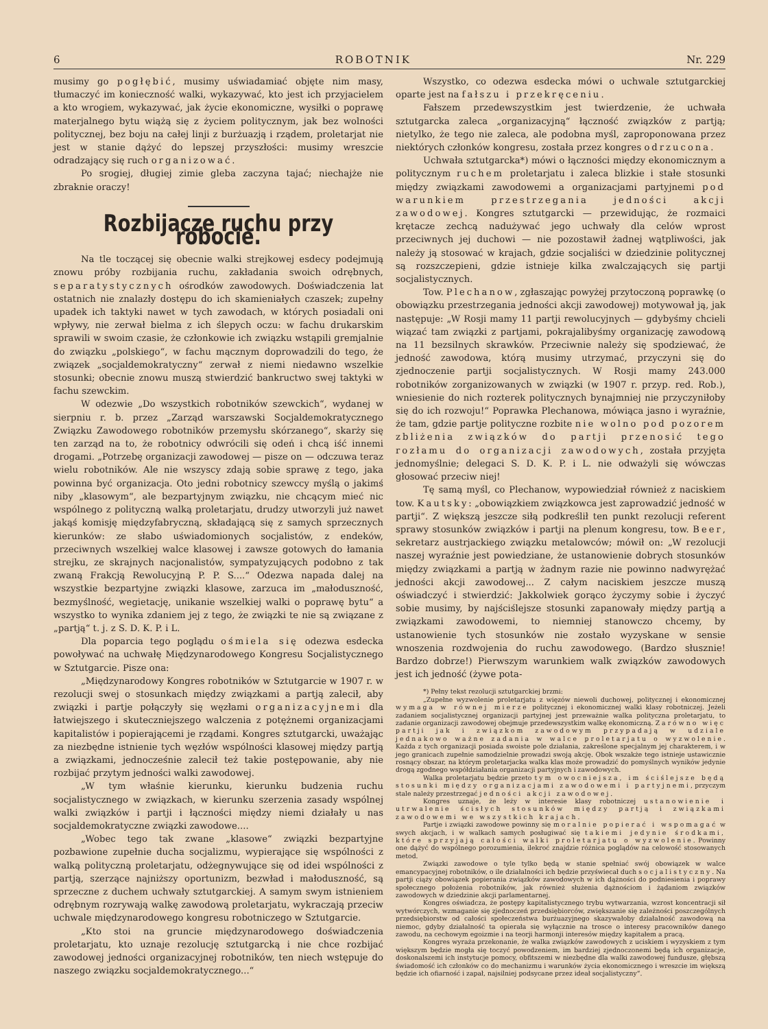6 ROBOTNIK Nr. 229
musimy go pogłębić, musimy uświadamiać objęte nim masy, tłumaczyć im konieczność walki, wykazywać, kto jest ich przyjacielem a kto wrogiem, wykazywać, jak życie ekonomiczne, wysiłki o poprawę materjalnego bytu wiążą się z życiem politycznym, jak bez wolności politycznej, bez boju na całej linji z burżuazją i rządem, proletarjat nie jest w stanie dążyć do lepszej przyszłości: musimy wreszcie odradzający się ruch organizować.
Po srogiej, długiej zimie gleba zaczyna tajać; niechajże nie zbraknie oraczy!
Rozbijacze ruchu przy robocie.
Na tle toczącej się obecnie walki strejkowej esdecy podejmują znowu próby rozbijania ruchu, zakładania swoich odrębnych, separatystycznych ośrodków zawodowych. Doświadczenia lat ostatnich nie znalazły dostępu do ich skamieniałych czaszek; zupełny upadek ich taktyki nawet w tych zawodach, w których posiadali oni wpływy, nie zerwał bielma z ich ślepych oczu: w fachu drukarskim sprawili w swoim czasie, że członkowie ich związku wstąpili gremjalnie do związku „polskiego“, w fachu mącznym doprowadzili do tego, że związek „socjaldemokratyczny“ zerwał z niemi niedawno wszelkie stosunki; obecnie znowu muszą stwierdzić bankructwo swej taktyki w fachu szewckim.
W odezwie „Do wszystkich robotników szewckich“, wydanej w sierpniu r. b. przez „Zarząd warszawski Socjaldemokratycznego Związku Zawodowego robotników przemysłu skórzanego“, skarży się ten zarząd na to, że robotnicy odwrócili się odeń i chcą iść innemi drogami. „Potrzebę organizacji zawodowej — pisze on — odczuwa teraz wielu robotników. Ale nie wszyscy zdają sobie sprawę z tego, jaka powinna być organizacja. Oto jedni robotnicy szewccy myślą o jakimś niby „klasowym“, ale bezpartyjnym związku, nie chcącym mieć nic wspólnego z polityczną walką proletarjatu, drudzy utworzyli już nawet jakąś komisję międzyfabryczną, składającą się z samych sprzecznych kierunków: ze słabo uświadomionych socjalistów, z endeków, przeciwnych wszelkiej walce klasowej i zawsze gotowych do łamania strejku, ze skrajnych nacjonalistów, sympatyzujących podobno z tak zwaną Frakcją Rewolucyjną P. P. S....“ Odezwa napada dalej na wszystkie bezpartyjne związki klasowe, zarzuca im „małoduszność, bezmyślność, wegietację, unikanie wszelkiej walki o poprawę bytu“ a wszystko to wynika zdaniem jej z tego, że związki te nie są związane z „partją“ t. j. z S. D. K. P. i L.
Dla poparcia tego poglądu ośmiela się odezwa esdecka powoływać na uchwałę Międzynarodowego Kongresu Socjalistycznego w Sztutgarcie. Pisze ona:
„Międzynarodowy Kongres robotników w Sztutgarcie w 1907 r. w rezolucji swej o stosunkach między związkami a partją zalecił, aby związki i partje połączyły się węzłami organizacyjnemi dla łatwiejszego i skuteczniejszego walczenia z potężnemi organizacjami kapitalistów i popierającemi je rządami. Kongres sztutgarcki, uważając za niezbędne istnienie tych węzłów wspólności klasowej między partją a związkami, jednocześnie zalecił też takie postępowanie, aby nie rozbijać przytym jedności walki zawodowej.
„W tym właśnie kierunku, kierunku budzenia ruchu socjalistycznego w związkach, w kierunku szerzenia zasady wspólnej walki związków i partji i łączności między niemi działały u nas socjaldemokratyczne związki zawodowe....
„Wobec tego tak zwane „klasowe“ związki bezpartyjne pozbawione zupełnie ducha socjalizmu, wypierające się wspólności z walką polityczną proletarjatu, odżegnywujące się od idei wspólności z partją, szerzące najniższy oportunizm, bezwład i małoduszność, są sprzeczne z duchem uchwały sztutgarckiej. A samym swym istnieniem odrębnym rozrywają walkę zawodową proletarjatu, wykraczają przeciw uchwale międzynarodowego kongresu robotniczego w Sztutgarcie.
„Kto stoi na gruncie międzynarodowego doświadczenia proletarjatu, kto uznaje rezolucję sztutgarcką i nie chce rozbijać zawodowej jedności organizacyjnej robotników, ten niech wstępuje do naszego związku socjaldemokratycznego...“
Wszystko, co odezwa esdecka mówi o uchwale sztutgarckiej oparte jest na fałszu i przekręceniu.
Fałszem przedewszystkim jest twierdzenie, że uchwała sztutgarcka zaleca „organizacyjną“ łączność związków z partją; nietylko, że tego nie zaleca, ale podobna myśl, zaproponowana przez niektórych członków kongresu, została przez kongres odrzucona.
Uchwała sztutgarcka*) mówi o łączności między ekonomicznym a politycznym ruchem proletarjatu i zaleca blizkie i stałe stosunki między związkami zawodowemi a organizacjami partyjnemi pod warunkiem przestrzegania jedności akcji zawodowej. Kongres sztutgarcki — przewidując, że rozmaici krętacze zechcą nadużywać jego uchwały dla celów wprost przeciwnych jej duchowi — nie pozostawił żadnej wątpliwości, jak należy ją stosować w krajach, gdzie socjaliści w dziedzinie politycznej są rozszczepieni, gdzie istnieje kilka zwalczających się partji socjalistycznych.
Tow. Plechanow, zgłaszając powyżej przytoczoną poprawkę (o obowiązku przestrzegania jedności akcji zawodowej) motywował ją, jak następuje: „W Rosji mamy 11 partji rewolucyjnych — gdybyśmy chcieli wiązać tam związki z partjami, pokrajalibyśmy organizację zawodową na 11 bezsilnych skrawków. Przeciwnie należy się spodziewać, że jedność zawodowa, którą musimy utrzymać, przyczyni się do zjednoczenie partji socjalistycznych. W Rosji mamy 243.000 robotników zorganizowanych w związki (w 1907 r. przyp. red. Rob.), wniesienie do nich rozterek politycznych bynajmniej nie przyczyniłoby się do ich rozwoju!“ Poprawka Plechanowa, mówiąca jasno i wyraźnie, że tam, gdzie partje polityczne rozbite nie wolno pod pozorem zbliżenia związków do partji przenosić tego rozłamu do organizacji zawodowych, została przyjęta jednomyślnie; delegaci S. D. K. P. i L. nie odważyli się wówczas głosować przeciw niej!
Tę samą myśl, co Plechanow, wypowiedział również z naciskiem tow. Kautsky: „obowiązkiem związkowca jest zaprowadzić jedność w partji“. Z większą jeszcze siłą podkreślił ten punkt rezolucji referent sprawy stosunków związków i partji na plenum kongresu, tow. Beer, sekretarz austrjackiego związku metalowców; mówił on: „W rezolucji naszej wyraźnie jest powiedziane, że ustanowienie dobrych stosunków między związkami a partją w żadnym razie nie powinno nadwyrężać jedności akcji zawodowej... Z całym naciskiem jeszcze muszą oświadczyć i stwierdzić: Jakkolwiek gorąco życzymy sobie i życzyć sobie musimy, by najściślejsze stosunki zapanowały między partją a związkami zawodowemi, to niemniej stanowczo chcemy, by ustanowienie tych stosunków nie zostało wyzyskane w sensie wnoszenia rozdwojenia do ruchu zawodowego. (Bardzo słusznie! Bardzo dobrze!) Pierwszym warunkiem walk związków zawodowych jest ich jedność (żywe pota-
*) Pełny tekst rezolucji sztutgarckiej brzmi:
„Zupełne wyzwolenie proletarjatu z więzów niewoli duchowej, politycznej i ekonomicznej wymaga w równej mierze politycznej i ekonomicznej walki klasy robotniczej. Jeżeli zadaniem socjalistycznej organizacji partyjnej jest przeważnie walka polityczna proletarjatu, to zadanie organizacji zawodowej obejmuje przedewszystkim walkę ekonomiczną. Zarówno więc partji jak i związkom zawodowym przypadają w udziale jednakowo ważne zadania w walce proletarjatu o wyzwolenie. Każda z tych organizacji posiada swoiste pole działania, zakreślone specjalnym jej charakterem, i w jego granicach zupełnie samodzielnie prowadzi swoją akcję. Obok wszakże tego istnieje ustawicznie rosnący obszar, na którym proletarjacka walka klas może prowadzić do pomyślnych wyników jedynie drogą zgodnego współdziałania organizacji partyjnych i zawodowych.
Walka proletarjatu będzie przeto tym owocniejsza, im ściślejsze będą stosunki między organizacjami zawodowemi i partyjnemi, przyczym stale należy przestrzegać jedności akcji zawodowej.
Kongres uznaje, że leży w interesie klasy robotniczej ustanowienie i utrwalenie ścisłych stosunków między partją i związkami zawodowemi we wszystkich krajach.
Partje i związki zawodowe powinny się moralnie popierać i wspomagać w swych akcjach, i w walkach samych posługiwać się takiemi jedynie środkami, które sprzyjają całości walki proletarjatu o wyzwolenie. Powinny one dążyć do wspólnego porozumienia, ilekroć znajdzie różnica poglądów na celowość stosowanych metod.
Związki zawodowe o tyle tylko będą w stanie spełniać swój obowiązek w walce emancypacyjnej robotników, o ile działalności ich będzie przyświecał duch socjalistyczny. Na partji ciąży obowiązek popierania związków zawodowych w ich dążności do podniesienia i poprawy społecznego położenia robotników, jak również służenia dążnościom i żądaniom związków zawodowych w dziedzinie akcji parlamentarnej.
Kongres oświadcza, że postępy kapitalistycznego trybu wytwarzania, wzrost koncentracji sił wytwórczych, wzmaganie się zjednoczeń przedsiębiorców, zwiększanie się zależności poszczególnych przedsiębiorstw od całości społeczeństwa burżuazyjnego skazywałoby działalność zawodową na niemoc, gdyby działalność ta opierała się wyłącznie na trosce o interesy pracowników danego zawodu, na cechowym egoizmie i na teorji harmonji interesów między kapitałem a pracą.
Kongres wyraża przekonanie, że walka związków zawodowych z uciskiem i wyzyskiem z tym większym będzie mogła się toczyć powodzeniem, im bardziej zjednoczonemi będą ich organizacje, doskonalszemi ich instytucje pomocy, obfitszemi w niezbędne dla walki zawodowej fundusze, głębszą świadomość ich członków co do mechanizmu i warunków życia ekonomicznego i wreszcie im większą będzie ich ofiarność i zapał, najsilniej podsycane przez ideał socjalistyczny“.